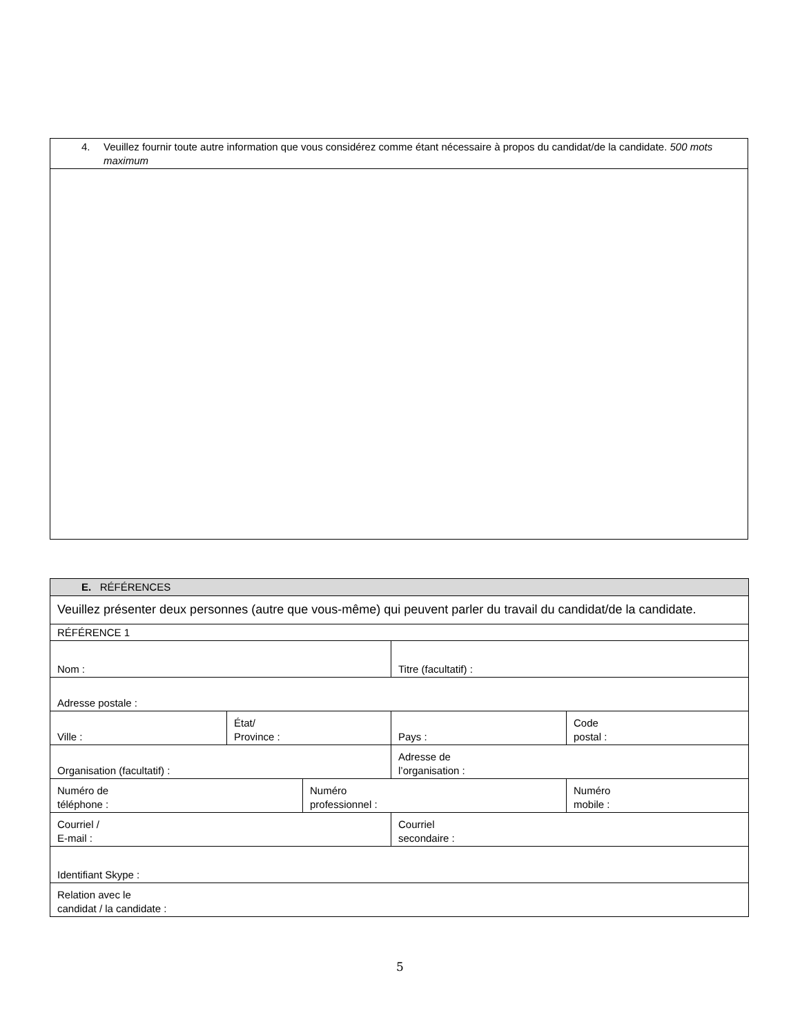| 4. Veuillez fournir toute autre information que vous considérez comme étant nécessaire à propos du candidat/de la candidate. 500 mots maximum |
| E. RÉFÉRENCES | | | | |
| Veuillez présenter deux personnes (autre que vous-même) qui peuvent parler du travail du candidat/de la candidate. | | | | |
| RÉFÉRENCE 1 | | | | |
| Nom : | | | Titre (facultatif) : | |
| Adresse postale : | | | | |
| Ville : | État/ Province : | | Pays : | Code postal : |
| Organisation (facultatif) : | | | Adresse de l’organisation : | |
| Numéro de téléphone : | | Numéro professionnel : | | Numéro mobile : |
| Courriel / E-mail : | | | Courriel secondaire : | |
| Identifiant Skype : | | | | |
| Relation avec le candidat / la candidate : | | | | |
5